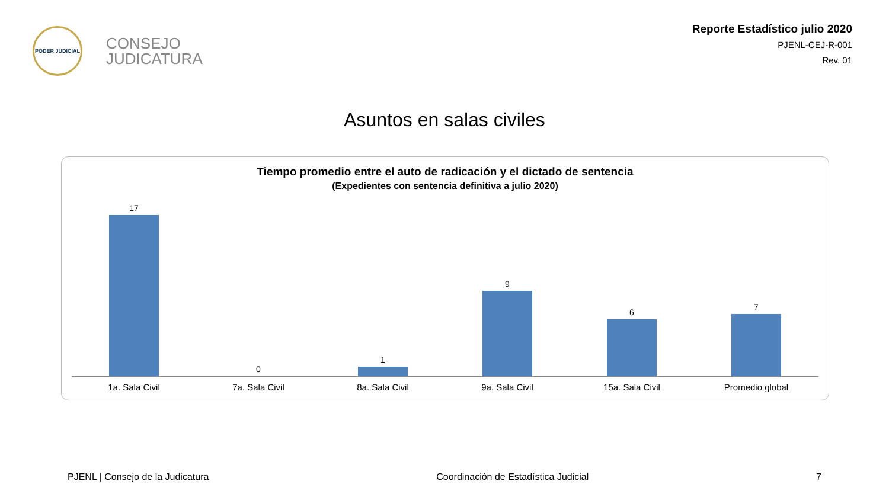PODER JUDICIAL
CONSEJO
JUDICATURA
Reporte Estadístico julio 2020
PJENL-CEJ-R-001
Rev. 01
Asuntos en salas civiles
Tiempo promedio entre el auto de radicación y el dictado de sentencia
(Expedientes con sentencia definitiva a julio 2020)
17 0 1 9 6 7
1a. Sala Civil 7a. Sala Civil 8a. Sala Civil 9a. Sala Civil 15a. Sala Civil Promedio global
PJENL | Consejo de la Judicatura Coordinación de Estadística Judicial 7